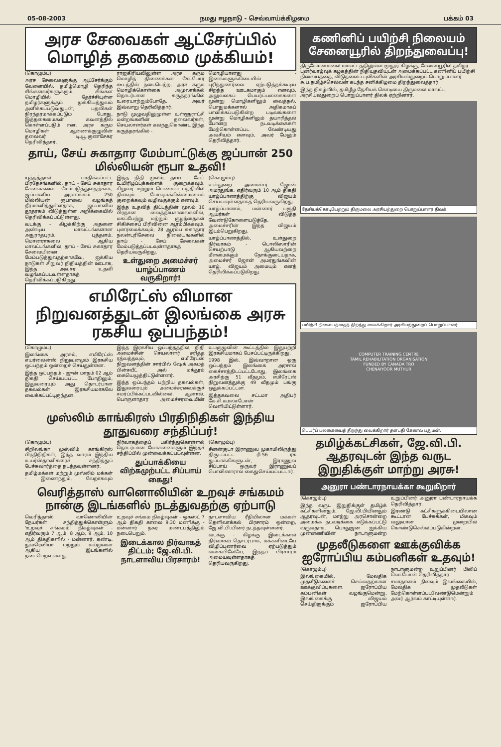05-08-2003 நமது ஈழநாடு - செவ்வாய்க்கிழமை பக்கம் 03
அரச சேவைகள் ஆட்சேர்ப்பில் மொழித் தகைமை முக்கியம்!
(கொழும்பு)
அரச சேவைகளுக்கு ஆட்சேர்க்கும் வேளையில், தமிழ்மொழி தெரிந்த சிங்களவர்களுக்கும், சிங்கள மொழியில் தேர்ச்சியுள்ள தமிழர்களுக்கும் முக்கியத்துவம் அளிக்கப்படுவதுடன், பதவிகள் நிரந்தரமாக்கப்படும் போது, இத்தகைமைகள் கவனத்தில் கொள்ளப்படும் என, அரச கரும மொழிகள் ஆணைக்குழுவின் தலைவர் டி.யூ.குணசேகர தெரிவித்தார்.
ராஜகிரியவிலுள்ள அரச கரும மொழித் திணைக்கள கேட்போர் கூடத்தில் நடைபெற்ற, அரச கரும மொழிக்கொள்கை அமுலாக்கல் தொடர்பான கருத்தரங்கில் உரையாற்றும்போதே, அவர் இவ்வாறு தெரிவித்தார்.
நாடு முழுவதிலுமுள்ள உள்ளூராட்சி மன்றங்களின் தலைவர்கள், செயலாளர்கள் கலந்துகொண்ட இந்த கருத்தரங்கில் -
மொழியானது - இனங்களுக்கிடையில் புரிந்துணர்வை ஏற்படுத்தக்கூடிய சிறந்த ஊடகமாகும் எனவும், அலுவலகப் பெயர்ப்பலகைகளை மூன்று மொழிகளிலும் வைத்தல், பொதுமக்களால் அதிகமாகப் பாவிக்கப்படுகின்ற படிவங்களை மூன்று மொழிகளிலும் தயாரித்தல் போன்ற நடவடிக்கைகள் மேற்கொள்ளப்பட வேண்டியது அவசியம் எனவும், அவர் மேலும் தெரிவித்தார்.
தாய், சேய் சுகாதார மேம்பாட்டுக்கு ஜப்பான் 250 மில்லியன் ரூபா உதவி!
யுத்தத்தால் பாதிக்கப்பட்ட பிரதேசங்களில், தாய் - சேய் சுகாதார சேவைகளை மேம்படுத்துவதற்காக, ஜப்பானிய அரசாங்கம் 250 மில்லியன் ரூபாவை வழங்கத் தீர்மானித்துள்ளதாக, ஜப்பானிய தூதரகம் விடுத்துள்ள அறிக்கையில் தெரிவிக்கப்பட்டுள்ளது.
வடக்கு - கிழக்கிற்கு அதனை அண்டிய மாவட்டங்களான அநுராதபுரம், புத்தளம், மொனராகலை ஆகிய மாவட்டங்களில், தாய் - சேய் சுகாதார சேவையினை மேம்படுத்துவதற்காகவே, ஐக்கிய நாடுகள் சிறுவர் நிதியத்தின் ஊடாக, இந்த அவசர உதவி வழங்கப்படவுள்ளதாகத் தெரிவிக்கப்படுகிறது.
இந்த நிதி மூலம், தாய் - சேய் உயிரிழப்புக்களைக் குறைக்கவும், சிறுவர் மற்றும் பெண்கள் மத்தியில் நிலவும் போஷாக்கின்மையைக் குறைக்கவும் வழிவகுக்கும் எனவும்,
இந்த உதவித் திட்டத்தின் மூலம் 10 பிரதான வைத்தியசாலைகளில், மகப்பேற்று மற்றும் குழந்தைகள் சிகிச்சைப் பிரிவினை ஆரம்பிக்கவும், புனரமைக்கவும், 28 ஆரம்ப சுகாதார நலன்புரிசேவை நிலையங்களில் தாய் - சேய் சேவைகள் மேம்படுத்தப்படவுள்ளதாகத் தெரியவருகிறது.
உள்துறை அமைச்சர் யாழ்ப்பாணம் வருகிறார்!
(கொழும்பு)
உள்துறை அமைச்சர் ஜோன் அமரதுங்க, எதிர்வரும் 10 ஆம் திகதி யாழ்ப்பாணத்திற்கு விஜயம் செய்யவுள்ளதாகத் தெரியவருகிறது.
யாழ்ப்பாணம், மன்னார் பகுதி ஆயர்கள் விடுத்த வேண்டுகோளையடுத்தே, அமைச்சரின் இந்த விஜயம் இடம்பெறுகிறது.
யாழ்ப்பாணத்தில், உள்துறை நிர்வாகம் - பொலிஸாரின் செயற்பாடு ஆகியவற்றை மீளமைக்கும் நோக்குடையதாக, அமைச்சர் ஜோன் அமரதுங்கவின் யாழ். விஜயம் அமையும் எனத் தெரிவிக்கப்படுகிறது.
எமிரேட்ஸ் விமான நிறுவனத்துடன் இலங்கை அரசு ரகசிய ஒப்பந்தம்!
(கொழும்பு)
இலங்கை அரசும், எமிரேட்ஸ் எயர்லைன்ஸ் நிறுவனமும் இரகசிய ஒப்பந்தம் ஒன்றைச் செய்துள்ளன.
இந்த ஒப்பந்தம் - ஜுன் மாதம் 02 ஆம் திகதி செய்யப்பட்ட போதிலும், இதுவரையும் அது தொடர்பான தகவல்கள் இரகசியமாகவே வைக்கப்பட்டிருந்தன.
இந்த இரகசிய ஒப்பந்தத்தில், நிதி அமைச்சின் செயலாளர் சரித்த ரத்வத்தவும், எமிரேட்ஸ் நிறுவனத்தின் சார்பில் ஷேக் அகமத் பின்சயீட் அல் மக்தூம் கையெழுத்திட்டுள்ளனர்.
இந்த ஒப்பந்தம் பற்றிய தகவல்கள், இதுவரையும் அமைச்சரவைக்குச் சமர்ப்பிக்கப்படவில்லை. ஆனால், பொருளாதார அமைச்சரவையின் உபகுழுவின் கூட்டத்தில் இதுபற்றி இரகசியமாகப் பேசப்பட்டிருக்கிறது.
1998 இல், இவ்வாறான ஒரு ஒப்பந்தம் இலங்கை அரசால் கைச்சாத்திடப்பட்டபோது, இலங்கை அரசிற்கு 51 வீதமும், எமிரேட்ஸ் நிறுவனத்துக்கு 49 வீதமும் பங்கு ஒதுக்கப்பட்டன.
இத்தகவலை சட்டமா அதிபர் கே.சி.கமலசபேசன் வெளியிட்டுள்ளார்.
முஸ்லிம் காங்கிரஸ் பிரதிநிதிகள் இந்திய தூதுவரை சந்திப்பர்!
(கொழும்பு)
சிறிலங்கா முஸ்லிம் காங்கிரஸ் பிரதிநிதிகள், இந்த வாரம் இந்திய உயர்ஸ்தானிகரைச் சந்தித்துப் பேச்சுவார்த்தை நடத்தவுள்ளனர்.
தமிழ்மக்கள் மற்றும் முஸ்லிம் மக்கள் - இணைந்தும், வேறாகவும் நிர்வாகத்தைப் பகிர்ந்துகொள்ளல் தொடர்பான யோசனைகளும் இந்தச் சந்திப்பில் முன்வைக்கப்படவுள்ளன.
துப்பாக்கியை விற்கமுற்பட்ட சிப்பாய் கைது!
(கொழும்பு)
சீனன்குடா இராணுவ முகாமிலிருந்து திருடப்பட்ட ரி-56 ரக துப்பாக்கிகளுடன், இராணுவ சிப்பாய் ஒருவர் இராணுவப் பொலிஸாரால் கைதுசெய்யப்பட்டார்.
வெரித்தாஸ் வானொலியின் உறவுச் சங்கமம் நான்கு இடங்களில் நடத்துவதற்கு ஏற்பாடு
வெரித்தாஸ் வானொலியின் நேயர்கள் சந்தித்துக்கொள்ளும் 'உறவுச் சங்கமம்' நிகழ்வுகள் - எதிர்வரும் 7 ஆம், 8 ஆம், 9 ஆம், 10 ஆம் திகதிகளில் - மன்னார், கண்டி, நுவரெலியா மற்றும் கல்முனை ஆகிய இடங்களில் நடைபெறவுள்ளது.
உறவுச் சங்கம நிகழ்வுகள் - ஒகஸ்ட் 7 ஆம் திகதி காலை 9.30 மணிக்கு - மன்னார் நகர மண்டபத்திலும் நடைபெறும்.
இடைக்கால நிர்வாகத் திட்டம்; ஜே.வி.பி. நாடளாவிய பிரசாரம்!
நாடளாவிய ரீதியிலான மக்கள் தெளிவாக்கல் பிரசாரம் ஒன்றை, ஜே.வி.பி.யினர் நடத்தவுள்ளனர்.
வடக்கு - கிழக்கு இடைக்கால நிர்வாகம் தொடர்பாக, மக்களிடையே விழிப்புணர்வை ஏற்படுத்தும் வகையிலேயே, இந்தப் பிரசாரம் அமையவுள்ளதாகத் தெரியவருகிறது.
கணினிப் பயிற்சி நிலையம் சேனையூரில் திறந்துவைப்பு!
திருகோணமலை மாவட்டத்திலுள்ள மூதூர் கிழக்கு, சேனையூரில் தமிழர் புனர்வாழ்வுக் கழகத்தின் நிதியுதவியுடன் அமைக்கப்பட்ட கணினிப் பயிற்சி நிலையத்தை, விடுதலைப் புலிகளின் அரசியல்துறைப் பொறுப்பாளர் சு.ப.தமிழ்ச்செல்வன் கடந்த சனிக்கிழமை திறந்துவைத்தார்.
இந்த நிகழ்வில், தமிழீழ தேசியக் கொடியை திருமலை மாவட்ட அரசியல்துறைப் பொறுப்பாளர் திலக் ஏற்றினார்.
தேசியக்கொடியேற்றும் திருமலை அரசியற்துறை பொறுப்பாளர் திலக்.
பயிற்சி நிலையத்தைத் திறந்து வைக்கிறார் அரசியற்துறைப் பொறுப்பாளர்
COMPUTER TRAINING CENTRE
TAMIL REHABILITATION ORGANISATION
FUNDED BY CANADA TRO
CHENAIYOOR MUTHUR
பெயர்ப் பலகையைத் திறந்து வைக்கிறார் தளபதி கேணல் பதுமன்.
தமிழ்க்கட்சிகள், ஜே.வி.பி. ஆதரவுடன் இந்த வருட இறுதிக்குள் மாற்று அரசு!
அனுரா பண்டாரநாயக்கா கூறுகிறார்
(கொழும்பு)
இந்த வருட இறுதிக்குள் தமிழ்க் கட்சிகளினதும், ஜே.வி.பியினதும் ஆதரவுடன், மாற்று அரசொன்றை அமைக்க நடவடிக்கை எடுக்கப்பட்டு வருவதாக, பொதுஜன ஐக்கிய முன்னணியின் நாடாளுமன்ற உறுப்பினர் அனுரா பண்டாரநாயக்க தெரிவித்தார்.
இரண்டு கட்சிகளுக்கிடையிலான கூட்டான பேச்சுக்கள், மிகவும் வலுவான முறையில் கொண்டுசெல்லப்படுகின்றன.
முதலீடுகளை ஊக்குவிக்க ஐரோப்பிய கம்பனிகள் உதவும்!
(கொழும்பு)
இலங்கையில், மேலதிக முதலீடுகளைச் செய்வதற்கான ஊக்குவிப்புகளை, ஐரோப்பிய கம்பனிகள் வழங்குமென்று, இலங்கைக்கு விஜயம் செய்திருக்கும் ஐரோப்பிய நாடாளுமன்ற உறுப்பினர் பிலிப் வெட்போன் தெரிவித்தார்.
சமாதானம் நிலவும் இலங்கையில், மேலதிக முதலீடுகள் மேற்கொள்ளப்படவேண்டுமென்றும் அவர் ஆர்வம் காட்டியுள்ளார்.